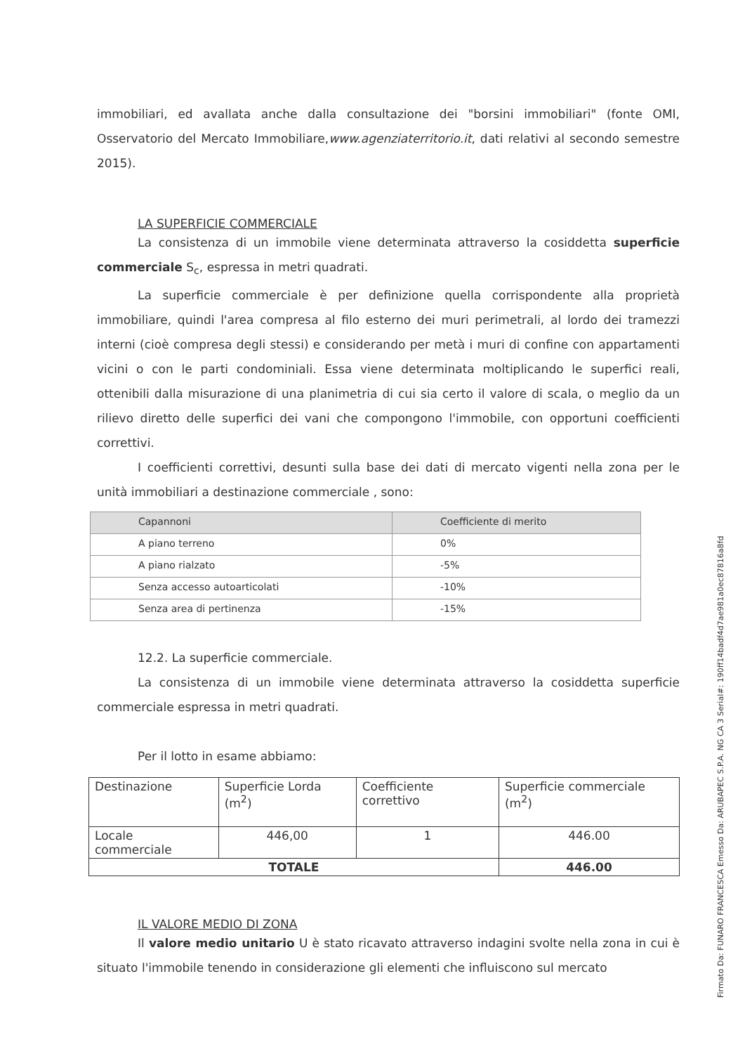immobiliari, ed avallata anche dalla consultazione dei "borsini immobiliari" (fonte OMI, Osservatorio del Mercato Immobiliare,www.agenziaterritorio.it, dati relativi al secondo semestre 2015).
LA SUPERFICIE COMMERCIALE
La consistenza di un immobile viene determinata attraverso la cosiddetta superficie commerciale S<sub>c</sub>, espressa in metri quadrati.
La superficie commerciale è per definizione quella corrispondente alla proprietà immobiliare, quindi l'area compresa al filo esterno dei muri perimetrali, al lordo dei tramezzi interni (cioè compresa degli stessi) e considerando per metà i muri di confine con appartamenti vicini o con le parti condominiali. Essa viene determinata moltiplicando le superfici reali, ottenibili dalla misurazione di una planimetria di cui sia certo il valore di scala, o meglio da un rilievo diretto delle superfici dei vani che compongono l'immobile, con opportuni coefficienti correttivi.
I coefficienti correttivi, desunti sulla base dei dati di mercato vigenti nella zona per le unità immobiliari a destinazione commerciale , sono:
| Capannoni | Coefficiente di merito |
| A piano terreno | 0% |
| A piano rialzato | -5% |
| Senza accesso autoarticolati | -10% |
| Senza area di pertinenza | -15% |
12.2. La superficie commerciale.
La consistenza di un immobile viene determinata attraverso la cosiddetta superficie commerciale espressa in metri quadrati.
Per il lotto in esame abbiamo:
| Destinazione | Superficie Lorda (m<sup>2</sup>) | Coefficiente correttivo | Superficie commerciale (m<sup>2</sup>) |
| Locale commerciale | 446,00 | 1 | 446.00 |
| TOTALE | | | 446.00 |
IL VALORE MEDIO DI ZONA
Il valore medio unitario U è stato ricavato attraverso indagini svolte nella zona in cui è situato l'immobile tenendo in considerazione gli elementi che influiscono sul mercato
Firmato Da: FUNARO FRANCESCA Emesso Da: ARUBAPEC S.P.A. NG CA 3 Serial#: 190ff14badf4d7ae981a0ec87816a8fd